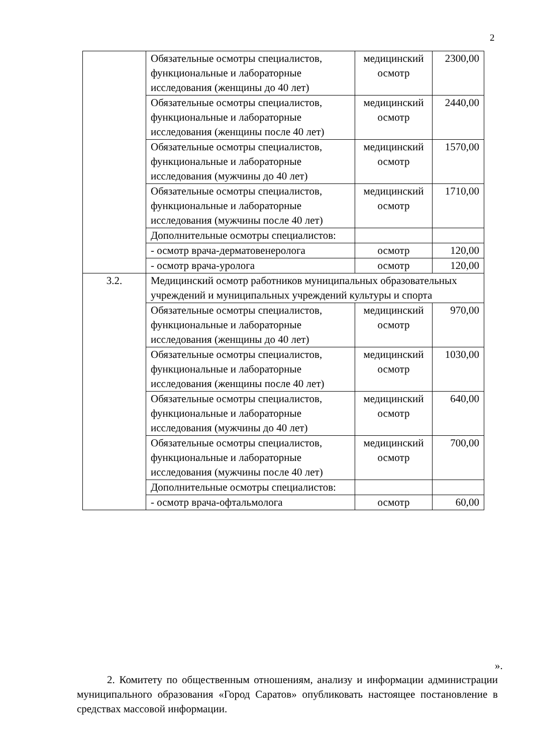2
| | Обязательные осмотры специалистов, функциональные и лабораторные исследования (женщины до 40 лет) | медицинский осмотр | 2300,00 |
| | Обязательные осмотры специалистов, функциональные и лабораторные исследования (женщины после 40 лет) | медицинский осмотр | 2440,00 |
| | Обязательные осмотры специалистов, функциональные и лабораторные исследования (мужчины до 40 лет) | медицинский осмотр | 1570,00 |
| | Обязательные осмотры специалистов, функциональные и лабораторные исследования (мужчины после 40 лет) | медицинский осмотр | 1710,00 |
| | Дополнительные осмотры специалистов: | | |
| | - осмотр врача-дерматовенеролога | осмотр | 120,00 |
| | - осмотр врача-уролога | осмотр | 120,00 |
| 3.2. | Медицинский осмотр работников муниципальных образовательных учреждений и муниципальных учреждений культуры и спорта | | |
| | Обязательные осмотры специалистов, функциональные и лабораторные исследования (женщины до 40 лет) | медицинский осмотр | 970,00 |
| | Обязательные осмотры специалистов, функциональные и лабораторные исследования (женщины после 40 лет) | медицинский осмотр | 1030,00 |
| | Обязательные осмотры специалистов, функциональные и лабораторные исследования (мужчины до 40 лет) | медицинский осмотр | 640,00 |
| | Обязательные осмотры специалистов, функциональные и лабораторные исследования (мужчины после 40 лет) | медицинский осмотр | 700,00 |
| | Дополнительные осмотры специалистов: | | |
| | - осмотр врача-офтальмолога | осмотр | 60,00 |
».
2. Комитету по общественным отношениям, анализу и информации администрации муниципального образования «Город Саратов» опубликовать настоящее постановление в средствах массовой информации.